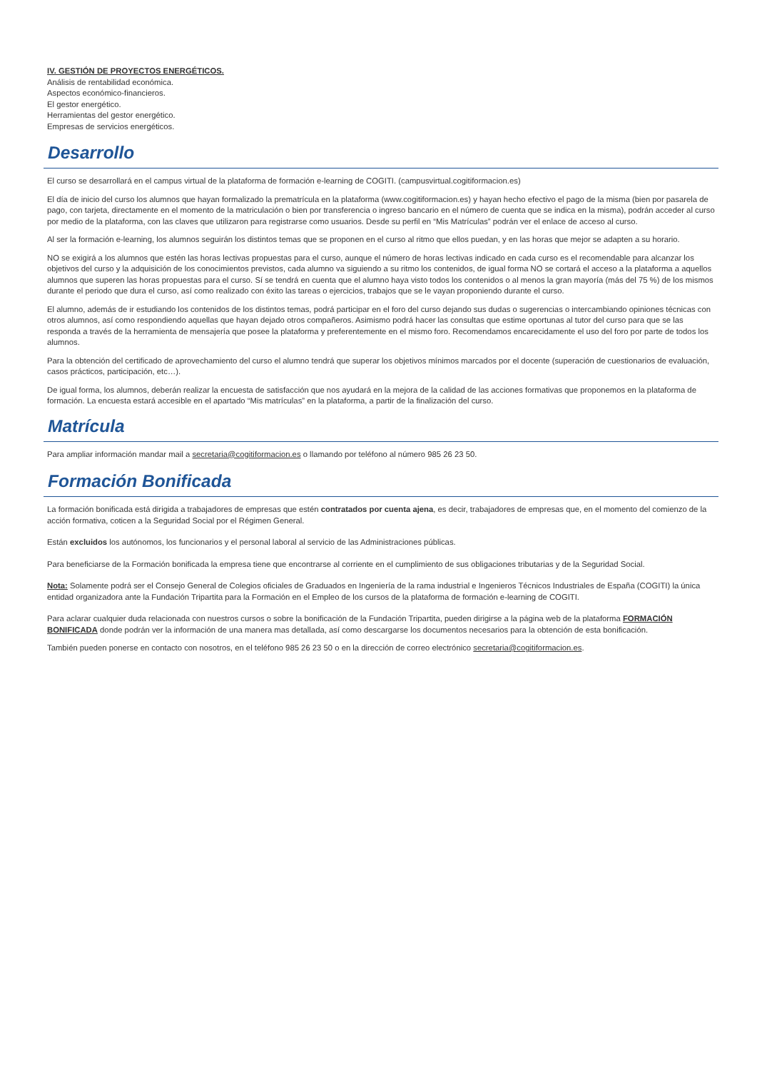IV. GESTIÓN DE PROYECTOS ENERGÉTICOS.
Análisis de rentabilidad económica.
Aspectos económico-financieros.
El gestor energético.
Herramientas del gestor energético.
Empresas de servicios energéticos.
Desarrollo
El curso se desarrollará en el campus virtual de la plataforma de formación e-learning de COGITI. (campusvirtual.cogitiformacion.es)
El día de inicio del curso los alumnos que hayan formalizado la prematrícula en la plataforma (www.cogitiformacion.es) y hayan hecho efectivo el pago de la misma (bien por pasarela de pago, con tarjeta, directamente en el momento de la matriculación o bien por transferencia o ingreso bancario en el número de cuenta que se indica en la misma), podrán acceder al curso por medio de la plataforma, con las claves que utilizaron para registrarse como usuarios. Desde su perfil en “Mis Matrículas” podrán ver el enlace de acceso al curso.
Al ser la formación e-learning, los alumnos seguirán los distintos temas que se proponen en el curso al ritmo que ellos puedan, y en las horas que mejor se adapten a su horario.
NO se exigirá a los alumnos que estén las horas lectivas propuestas para el curso, aunque el número de horas lectivas indicado en cada curso es el recomendable para alcanzar los objetivos del curso y la adquisición de los conocimientos previstos, cada alumno va siguiendo a su ritmo los contenidos, de igual forma NO se cortará el acceso a la plataforma a aquellos alumnos que superen las horas propuestas para el curso. Sí se tendrá en cuenta que el alumno haya visto todos los contenidos o al menos la gran mayoría (más del 75 %) de los mismos durante el periodo que dura el curso, así como realizado con éxito las tareas o ejercicios, trabajos que se le vayan proponiendo durante el curso.
El alumno, además de ir estudiando los contenidos de los distintos temas, podrá participar en el foro del curso dejando sus dudas o sugerencias o intercambiando opiniones técnicas con otros alumnos, así como respondiendo aquellas que hayan dejado otros compañeros. Asimismo podrá hacer las consultas que estime oportunas al tutor del curso para que se las responda a través de la herramienta de mensajería que posee la plataforma y preferentemente en el mismo foro. Recomendamos encarecidamente el uso del foro por parte de todos los alumnos.
Para la obtención del certificado de aprovechamiento del curso el alumno tendrá que superar los objetivos mínimos marcados por el docente (superación de cuestionarios de evaluación, casos prácticos, participación, etc…).
De igual forma, los alumnos, deberán realizar la encuesta de satisfacción que nos ayudará en la mejora de la calidad de las acciones formativas que proponemos en la plataforma de formación. La encuesta estará accesible en el apartado “Mis matrículas” en la plataforma, a partir de la finalización del curso.
Matrícula
Para ampliar información mandar mail a secretaria@cogitiformacion.es o llamando por teléfono al número 985 26 23 50.
Formación Bonificada
La formación bonificada está dirigida a trabajadores de empresas que estén contratados por cuenta ajena, es decir, trabajadores de empresas que, en el momento del comienzo de la acción formativa, coticen a la Seguridad Social por el Régimen General.
Están excluidos los autónomos, los funcionarios y el personal laboral al servicio de las Administraciones públicas.
Para beneficiarse de la Formación bonificada la empresa tiene que encontrarse al corriente en el cumplimiento de sus obligaciones tributarias y de la Seguridad Social.
Nota: Solamente podrá ser el Consejo General de Colegios oficiales de Graduados en Ingeniería de la rama industrial e Ingenieros Técnicos Industriales de España (COGITI) la única entidad organizadora ante la Fundación Tripartita para la Formación en el Empleo de los cursos de la plataforma de formación e-learning de COGITI.
Para aclarar cualquier duda relacionada con nuestros cursos o sobre la bonificación de la Fundación Tripartita, pueden dirigirse a la página web de la plataforma FORMACIÓN BONIFICADA donde podrán ver la información de una manera mas detallada, así como descargarse los documentos necesarios para la obtención de esta bonificación.
También pueden ponerse en contacto con nosotros, en el teléfono 985 26 23 50 o en la dirección de correo electrónico secretaria@cogitiformacion.es.